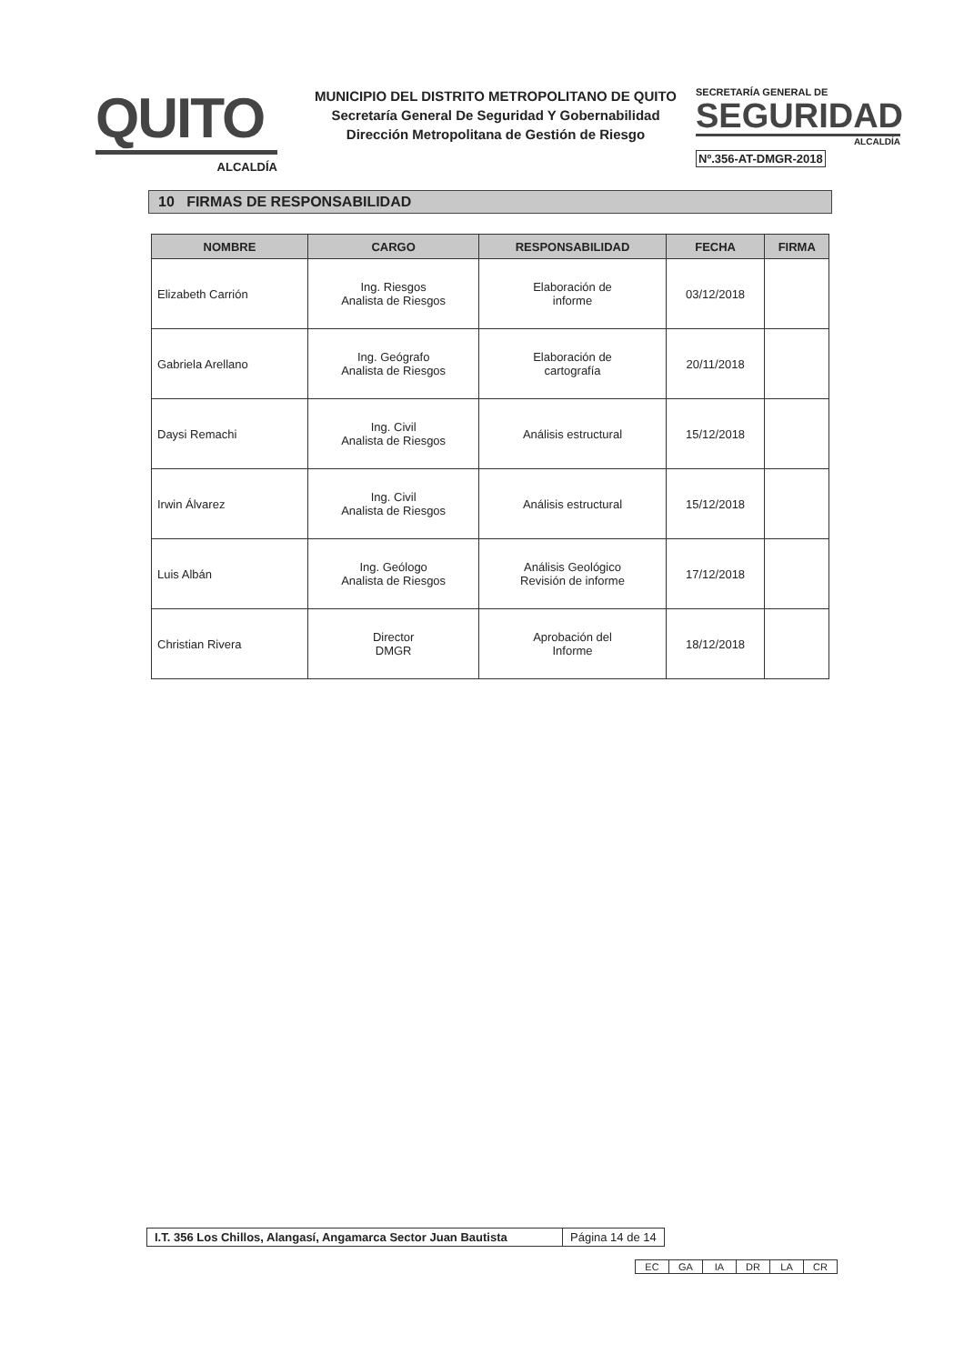QUITO
ALCALDÍA
MUNICIPIO DEL DISTRITO METROPOLITANO DE QUITO
Secretaría General De Seguridad Y Gobernabilidad
Dirección Metropolitana de Gestión de Riesgo
SECRETARÍA GENERAL DE
SEGURIDAD
ALCALDÍA
Nº.356-AT-DMGR-2018
10 FIRMAS DE RESPONSABILIDAD
| NOMBRE | CARGO | RESPONSABILIDAD | FECHA | FIRMA |
| --- | --- | --- | --- | --- |
| Elizabeth Carrión | Ing. Riesgos Analista de Riesgos | Elaboración de informe | 03/12/2018 | |
| Gabriela Arellano | Ing. Geógrafo Analista de Riesgos | Elaboración de cartografía | 20/11/2018 | |
| Daysi Remachi | Ing. Civil Analista de Riesgos | Análisis estructural | 15/12/2018 | |
| Irwin Álvarez | Ing. Civil Analista de Riesgos | Análisis estructural | 15/12/2018 | |
| Luis Albán | Ing. Geólogo Analista de Riesgos | Análisis Geológico Revisión de informe | 17/12/2018 | |
| Christian Rivera | Director DMGR | Aprobación del Informe | 18/12/2018 | |
I.T. 356 Los Chillos, Alangasí, Angamarca Sector Juan Bautista
Página 14 de 14
| EC | GA | IA | DR | LA | CR |